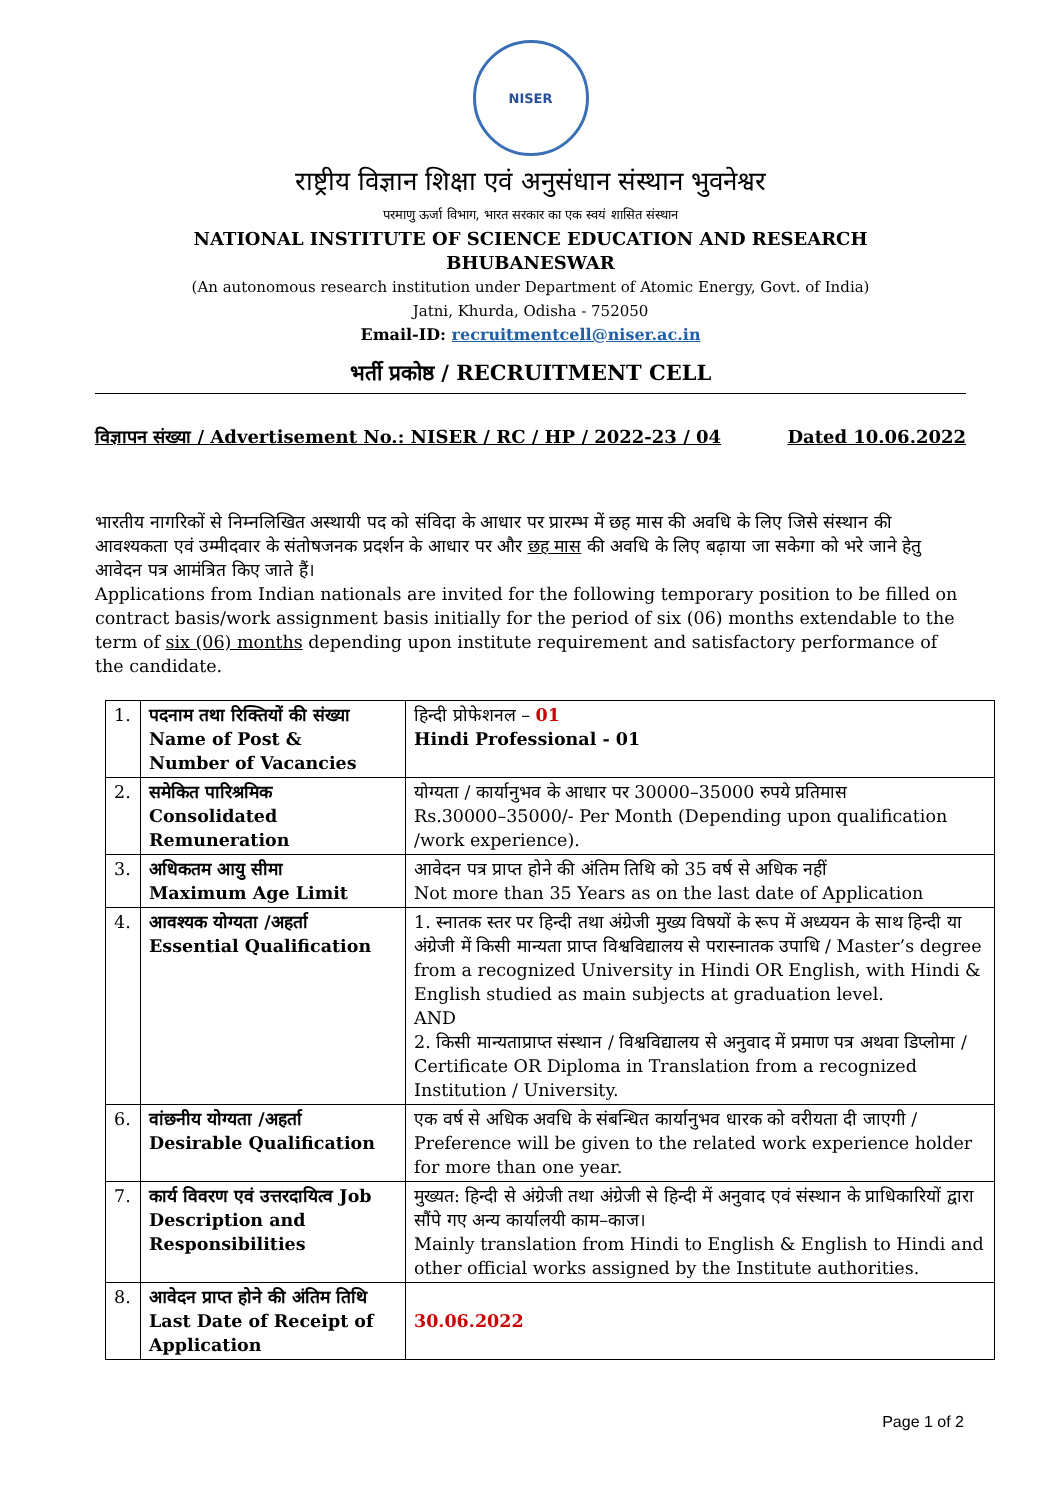NISER
राष्ट्रीय विज्ञान शिक्षा एवं अनुसंधान संस्थान भुवनेश्वर
परमाणु ऊर्जा विभाग, भारत सरकार का एक स्वयं शासित संस्थान
NATIONAL INSTITUTE OF SCIENCE EDUCATION AND RESEARCH
BHUBANESWAR
(An autonomous research institution under Department of Atomic Energy, Govt. of India)
Jatni, Khurda, Odisha - 752050
Email-ID: recruitmentcell@niser.ac.in
भर्ती प्रकोष्ठ / RECRUITMENT CELL
विज्ञापन संख्या / Advertisement No.: NISER / RC / HP / 2022-23 / 04 Dated 10.06.2022
भारतीय नागरिकों से निम्नलिखित अस्थायी पद को संविदा के आधार पर प्रारम्भ में छह मास की अवधि के लिए जिसे संस्थान की आवश्यकता एवं उम्मीदवार के संतोषजनक प्रदर्शन के आधार पर और छह मास की अवधि के लिए बढ़ाया जा सकेगा को भरे जाने हेतु आवेदन पत्र आमंत्रित किए जाते हैं।
Applications from Indian nationals are invited for the following temporary position to be filled on contract basis/work assignment basis initially for the period of six (06) months extendable to the term of six (06) months depending upon institute requirement and satisfactory performance of the candidate.
| 1. | पदनाम तथा रिक्तियों की संख्या Name of Post & Number of Vacancies | हिन्दी प्रोफेशनल – 01 Hindi Professional - 01 |
| 2. | समेकित पारिश्रमिक Consolidated Remuneration | योग्यता / कार्यानुभव के आधार पर 30000–35000 रुपये प्रतिमास Rs.30000–35000/- Per Month (Depending upon qualification /work experience). |
| 3. | अधिकतम आयु सीमा Maximum Age Limit | आवेदन पत्र प्राप्त होने की अंतिम तिथि को 35 वर्ष से अधिक नहीं Not more than 35 Years as on the last date of Application |
| 4. | आवश्यक योग्यता /अहर्ता Essential Qualification | 1. स्नातक स्तर पर हिन्दी तथा अंग्रेजी मुख्य विषयों के रूप में अध्ययन के साथ हिन्दी या अंग्रेजी में किसी मान्यता प्राप्त विश्वविद्यालय से परास्नातक उपाधि / Master’s degree from a recognized University in Hindi OR English, with Hindi & English studied as main subjects at graduation level. AND 2. किसी मान्यताप्राप्त संस्थान / विश्वविद्यालय से अनुवाद में प्रमाण पत्र अथवा डिप्लोमा / Certificate OR Diploma in Translation from a recognized Institution / University. |
| 6. | वांछनीय योग्यता /अहर्ता Desirable Qualification | एक वर्ष से अधिक अवधि के संबन्धित कार्यानुभव धारक को वरीयता दी जाएगी / Preference will be given to the related work experience holder for more than one year. |
| 7. | कार्य विवरण एवं उत्तरदायित्व Job Description and Responsibilities | मुख्यत: हिन्दी से अंग्रेजी तथा अंग्रेजी से हिन्दी में अनुवाद एवं संस्थान के प्राधिकारियों द्वारा सौंपे गए अन्य कार्यालयी काम–काज। Mainly translation from Hindi to English & English to Hindi and other official works assigned by the Institute authorities. |
| 8. | आवेदन प्राप्त होने की अंतिम तिथि Last Date of Receipt of Application | 30.06.2022 |
Page 1 of 2